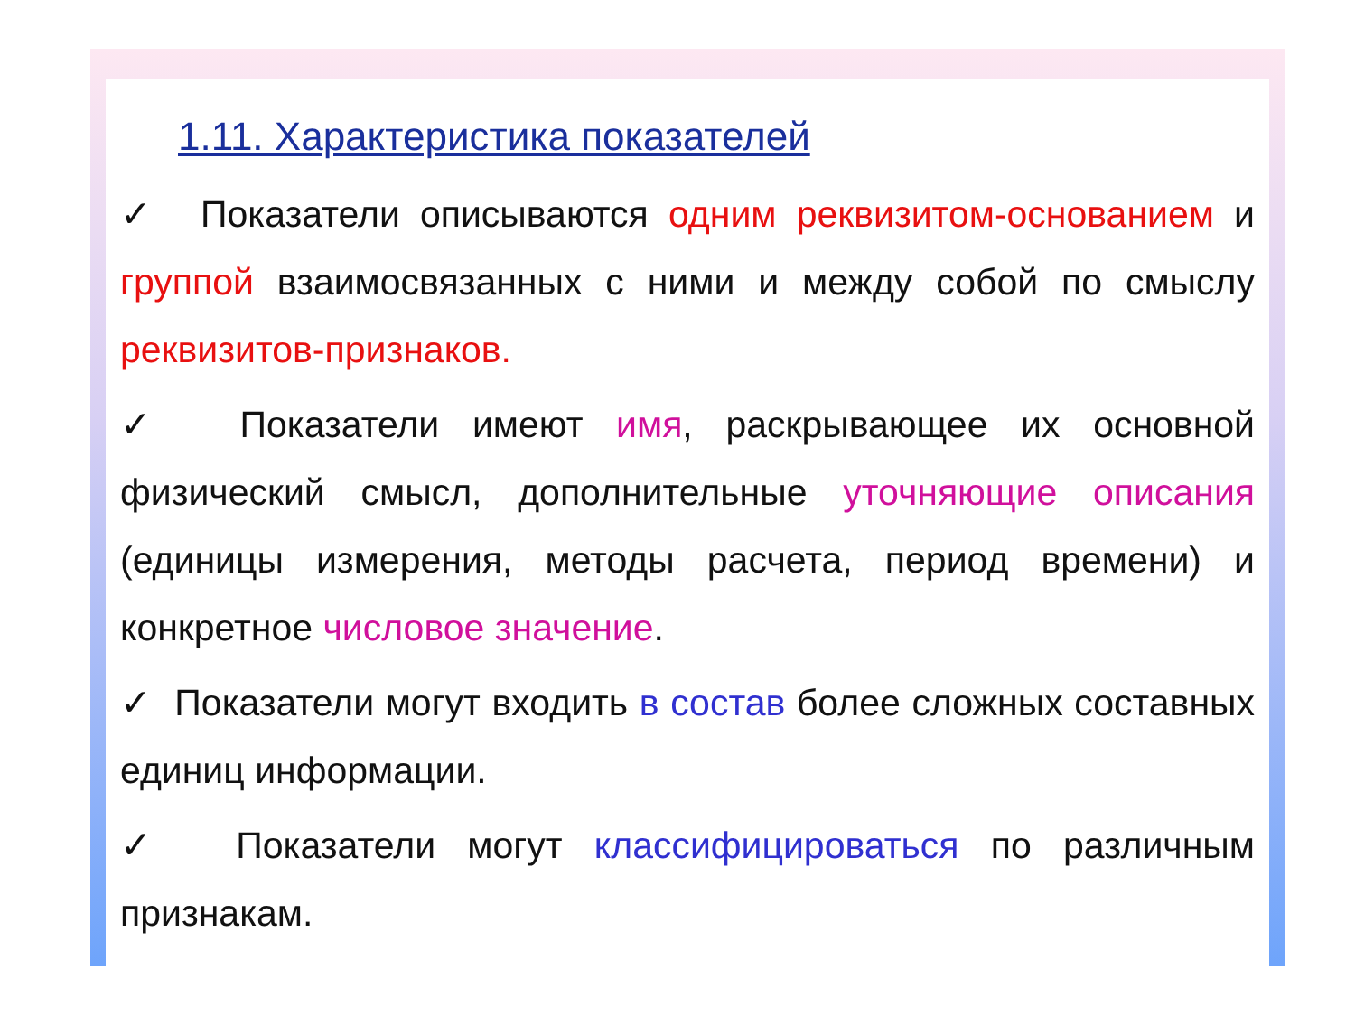1.11. Характеристика показателей
✓ Показатели описываются одним реквизитом-основанием и группой взаимосвязанных с ними и между собой по смыслу реквизитов-признаков.
✓ Показатели имеют имя, раскрывающее их основной физический смысл, дополнительные уточняющие описания (единицы измерения, методы расчета, период времени) и конкретное числовое значение.
✓ Показатели могут входить в состав более сложных составных единиц информации.
✓ Показатели могут классифицироваться по различным признакам.